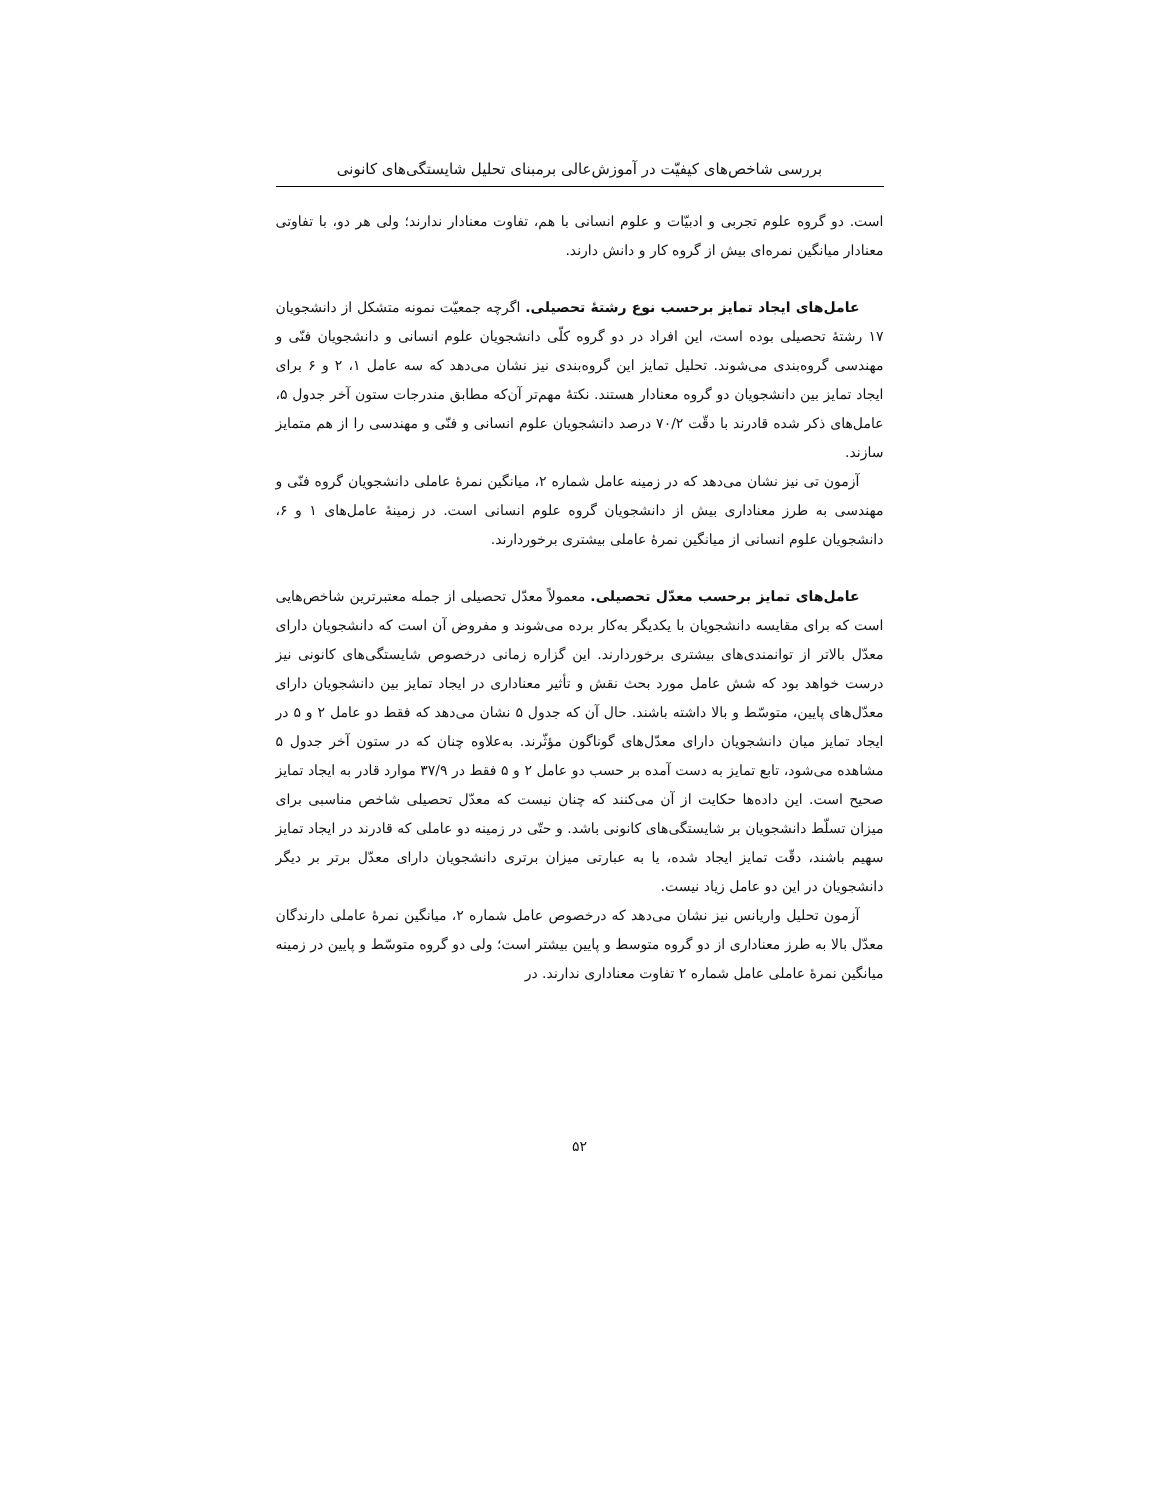بررسی شاخص‌های کیفیّت در آموزش‌عالی برمبنای تحلیل شایستگی‌های کانونی
است. دو گروه علوم تجربی و ادبیّات و علوم انسانی با هم، تفاوت معنادار ندارند؛ ولی هر دو، با تفاوتی معنادار میانگین نمره‌ای بیش از گروه کار و دانش دارند.
عامل‌های ایجاد تمایز برحسب نوع رشتهٔ تحصیلی. اگرچه جمعیّت نمونه متشکل از دانشجویان ۱۷ رشتهٔ تحصیلی بوده است، این افراد در دو گروه کلّی دانشجویان علوم انسانی و دانشجویان فنّی و مهندسی گروه‌بندی می‌شوند. تحلیل تمایز این گروه‌بندی نیز نشان می‌دهد که سه عامل ۱، ۲ و ۶ برای ایجاد تمایز بین دانشجویان دو گروه معنادار هستند. نکتهٔ مهم‌تر آن‌که مطابق مندرجات ستون آخر جدول ۵، عامل‌های ذکر شده قادرند با دقّت ۷۰/۲ درصد دانشجویان علوم انسانی و فنّی و مهندسی را از هم متمایز سازند.
آزمون تی نیز نشان می‌دهد که در زمینه عامل شماره ۲، میانگین نمرهٔ عاملی دانشجویان گروه فنّی و مهندسی به طرز معناداری بیش از دانشجویان گروه علوم انسانی است. در زمینهٔ عامل‌های ۱ و ۶، دانشجویان علوم انسانی از میانگین نمرهٔ عاملی بیشتری برخوردارند.
عامل‌های تمایز برحسب معدّل تحصیلی. معمولاً معدّل تحصیلی از جمله معتبرترین شاخص‌هایی است که برای مقایسه دانشجویان با یکدیگر به‌کار برده می‌شوند و مفروض آن است که دانشجویان دارای معدّل بالاتر از توانمندی‌های بیشتری برخوردارند. این گزاره زمانی درخصوص شایستگی‌های کانونی نیز درست خواهد بود که شش عامل مورد بحث نقش و تأثیر معناداری در ایجاد تمایز بین دانشجویان دارای معدّل‌های پایین، متوسّط و بالا داشته باشند. حال آن که جدول ۵ نشان می‌دهد که فقط دو عامل ۲ و ۵ در ایجاد تمایز میان دانشجویان دارای معدّل‌های گوناگون مؤثّرند. به‌علاوه چنان که در ستون آخر جدول ۵ مشاهده می‌شود، تابع تمایز به دست آمده بر حسب دو عامل ۲ و ۵ فقط در ۳۷/۹ موارد قادر به ایجاد تمایز صحیح است. این داده‌ها حکایت از آن می‌کنند که چنان نیست که معدّل تحصیلی شاخص مناسبی برای میزان تسلّط دانشجویان بر شایستگی‌های کانونی باشد. و حتّی در زمینه دو عاملی که قادرند در ایجاد تمایز سهیم باشند، دقّت تمایز ایجاد شده، یا به عبارتی میزان برتری دانشجویان دارای معدّل برتر بر دیگر دانشجویان در این دو عامل زیاد نیست.
آزمون تحلیل واریانس نیز نشان می‌دهد که درخصوص عامل شماره ۲، میانگین نمرهٔ عاملی دارندگان معدّل بالا به طرز معناداری از دو گروه متوسط و پایین بیشتر است؛ ولی دو گروه متوسّط و پایین در زمینه میانگین نمرهٔ عاملی عامل شماره ۲ تفاوت معناداری ندارند. در
۵۲